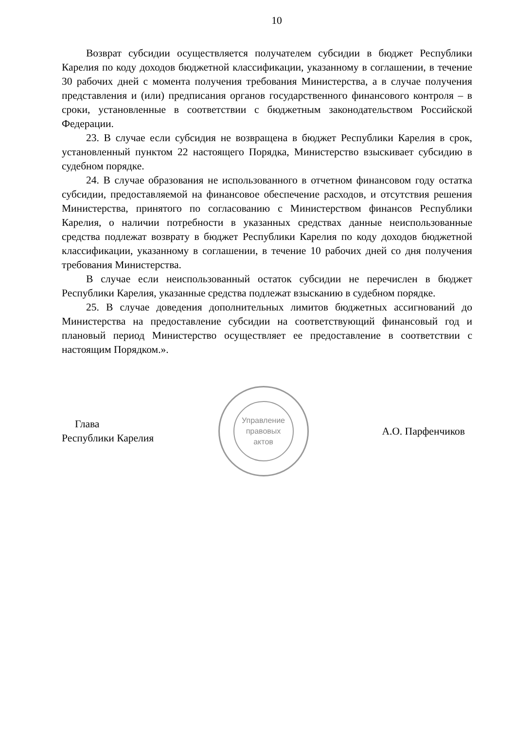10
Возврат субсидии осуществляется получателем субсидии в бюджет Республики Карелия по коду доходов бюджетной классификации, указанному в соглашении, в течение 30 рабочих дней с момента получения требования Министерства, а в случае получения представления и (или) предписания органов государственного финансового контроля – в сроки, установленные в соответствии с бюджетным законодательством Российской Федерации.
23. В случае если субсидия не возвращена в бюджет Республики Карелия в срок, установленный пунктом 22 настоящего Порядка, Министерство взыскивает субсидию в судебном порядке.
24. В случае образования не использованного в отчетном финансовом году остатка субсидии, предоставляемой на финансовое обеспечение расходов, и отсутствия решения Министерства, принятого по согласованию с Министерством финансов Республики Карелия, о наличии потребности в указанных средствах данные неиспользованные средства подлежат возврату в бюджет Республики Карелия по коду доходов бюджетной классификации, указанному в соглашении, в течение 10 рабочих дней со дня получения требования Министерства.
В случае если неиспользованный остаток субсидии не перечислен в бюджет Республики Карелия, указанные средства подлежат взысканию в судебном порядке.
25. В случае доведения дополнительных лимитов бюджетных ассигнований до Министерства на предоставление субсидии на соответствующий финансовый год и плановый период Министерство осуществляет ее предоставление в соответствии с настоящим Порядком.».
Глава
Республики Карелия
Управление
правовых
актов
А.О. Парфенчиков